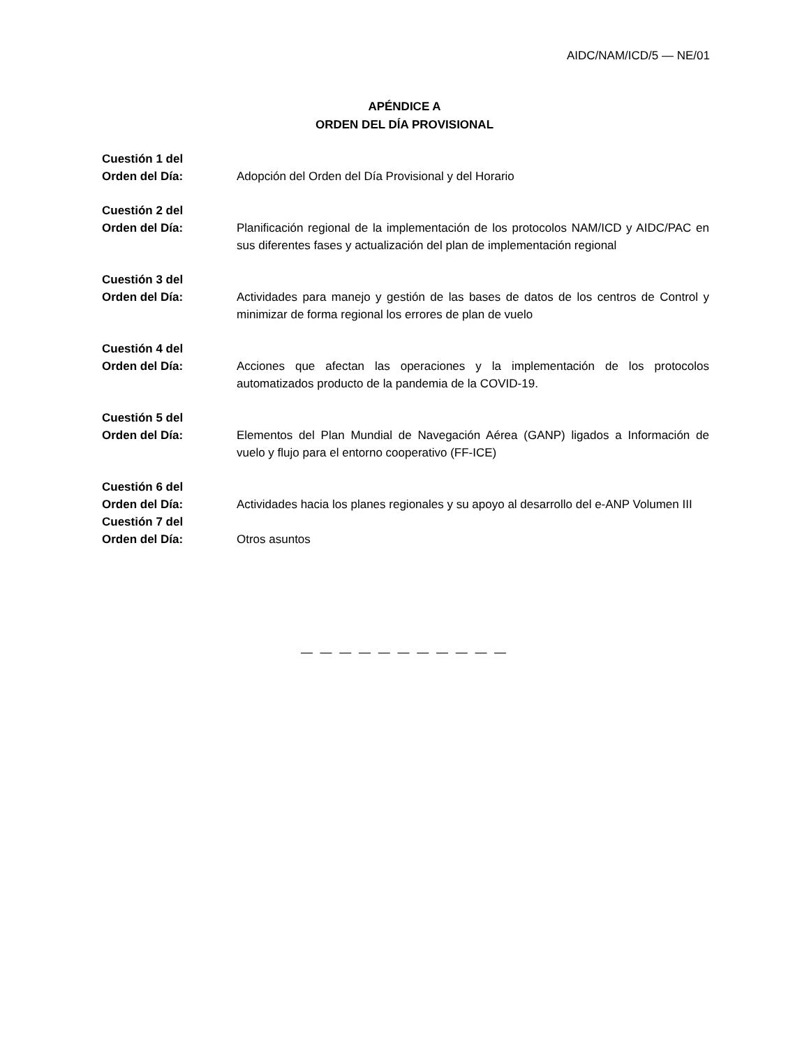AIDC/NAM/ICD/5 — NE/01
APÉNDICE A
ORDEN DEL DÍA PROVISIONAL
Cuestión 1 del
Orden del Día:
Adopción del Orden del Día Provisional y del Horario
Cuestión 2 del
Orden del Día:
Planificación regional de la implementación de los protocolos NAM/ICD y AIDC/PAC en sus diferentes fases y actualización del plan de implementación regional
Cuestión 3 del
Orden del Día:
Actividades para manejo y gestión de las bases de datos de los centros de Control y minimizar de forma regional los errores de plan de vuelo
Cuestión 4 del
Orden del Día:
Acciones que afectan las operaciones y la implementación de los protocolos automatizados producto de la pandemia de la COVID-19.
Cuestión 5 del
Orden del Día:
Elementos del Plan Mundial de Navegación Aérea (GANP) ligados a Información de vuelo y flujo para el entorno cooperativo (FF-ICE)
Cuestión 6 del
Orden del Día:
Actividades hacia los planes regionales y su apoyo al desarrollo del e-ANP Volumen III
Cuestión 7 del
Orden del Día:
Otros asuntos
— — — — — — — — — — —